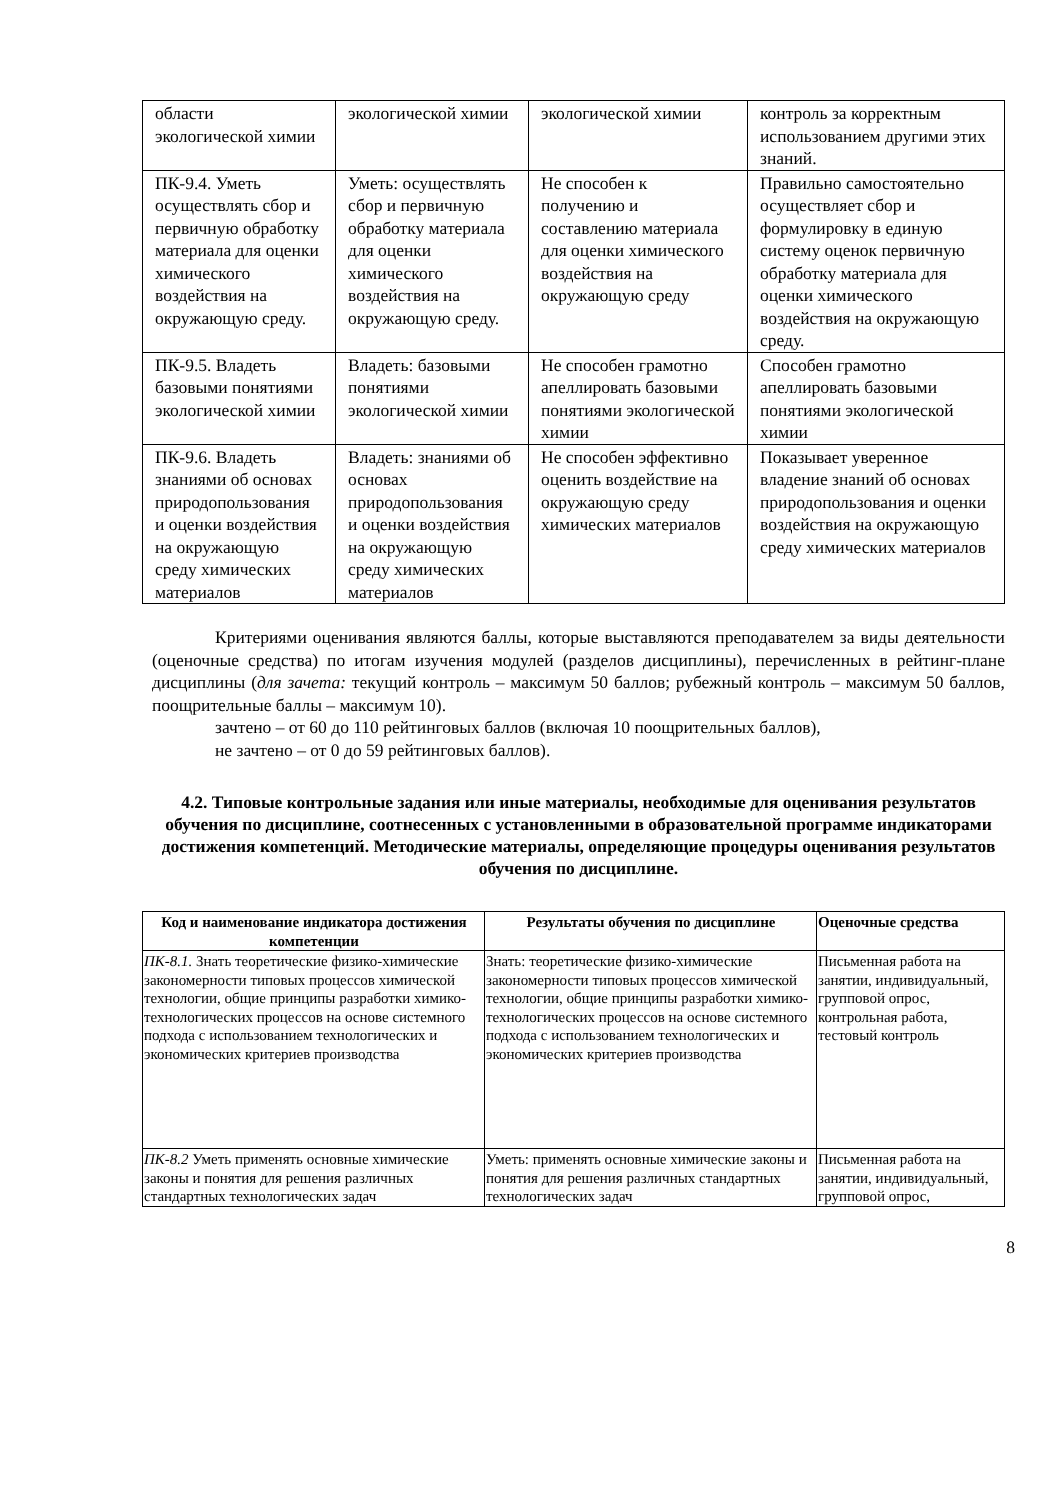| области экологической химии | экологической химии | экологической химии | контроль за корректным использованием другими этих знаний. |
| ПК-9.4. Уметь осуществлять сбор и первичную обработку материала для оценки химического воздействия на окружающую среду. | Уметь: осуществлять сбор и первичную обработку материала для оценки химического воздействия на окружающую среду. | Не способен к получению и составлению материала для оценки химического воздействия на окружающую среду | Правильно самостоятельно осуществляет сбор и формулировку в единую систему оценок первичную обработку материала для оценки химического воздействия на окружающую среду. |
| ПК-9.5. Владеть базовыми понятиями экологической химии | Владеть: базовыми понятиями экологической химии | Не способен грамотно апеллировать базовыми понятиями экологической химии | Способен грамотно апеллировать базовыми понятиями экологической химии |
| ПК-9.6. Владеть знаниями об основах природопользования и оценки воздействия на окружающую среду химических материалов | Владеть: знаниями об основах природопользования и оценки воздействия на окружающую среду химических материалов | Не способен эффективно оценить воздействие на окружающую среду химических материалов | Показывает уверенное владение знаний об основах природопользования и оценки воздействия на окружающую среду химических материалов |
Критериями оценивания являются баллы, которые выставляются преподавателем за виды деятельности (оценочные средства) по итогам изучения модулей (разделов дисциплины), перечисленных в рейтинг-плане дисциплины (для зачета: текущий контроль – максимум 50 баллов; рубежный контроль – максимум 50 баллов, поощрительные баллы – максимум 10).
зачтено – от 60 до 110 рейтинговых баллов (включая 10 поощрительных баллов),
не зачтено – от 0 до 59 рейтинговых баллов).
4.2. Типовые контрольные задания или иные материалы, необходимые для оценивания результатов обучения по дисциплине, соотнесенных с установленными в образовательной программе индикаторами достижения компетенций. Методические материалы, определяющие процедуры оценивания результатов обучения по дисциплине.
| Код и наименование индикатора достижения компетенции | Результаты обучения по дисциплине | Оценочные средства |
| --- | --- | --- |
| ПК-8.1. Знать теоретические физико-химические закономерности типовых процессов химической технологии, общие принципы разработки химико-технологических процессов на основе системного подхода с использованием технологических и экономических критериев производства | Знать: теоретические физико-химические закономерности типовых процессов химической технологии, общие принципы разработки химико-технологических процессов на основе системного подхода с использованием технологических и экономических критериев производства | Письменная работа на занятии, индивидуальный, групповой опрос, контрольная работа, тестовый контроль |
| ПК-8.2 Уметь применять основные химические законы и понятия для решения различных стандартных технологических задач | Уметь: применять основные химические законы и понятия для решения различных стандартных технологических задач | Письменная работа на занятии, индивидуальный, групповой опрос, |
8